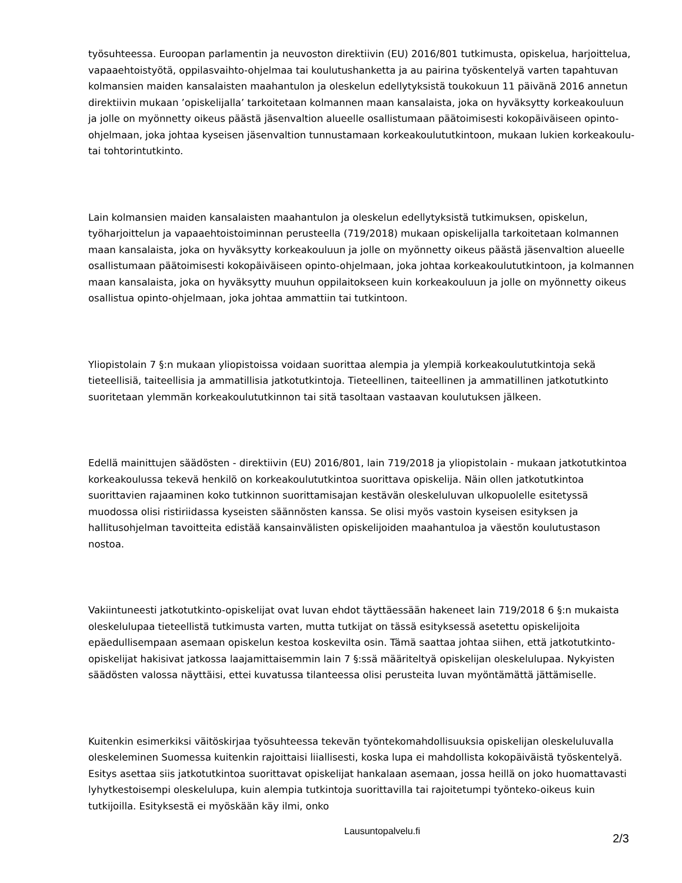työsuhteessa. Euroopan parlamentin ja neuvoston direktiivin (EU) 2016/801 tutkimusta, opiskelua, harjoittelua, vapaaehtoistyötä, oppilasvaihto-ohjelmaa tai koulutushanketta ja au pairina työskentelyä varten tapahtuvan kolmansien maiden kansalaisten maahantulon ja oleskelun edellytyksistä toukokuun 11 päivänä 2016 annetun direktiivin mukaan ’opiskelijalla’ tarkoitetaan kolmannen maan kansalaista, joka on hyväksytty korkeakouluun ja jolle on myönnetty oikeus päästä jäsenvaltion alueelle osallistumaan päätoimisesti kokopäiväiseen opinto-ohjelmaan, joka johtaa kyseisen jäsenvaltion tunnustamaan korkeakoulututkintoon, mukaan lukien korkeakoulu- tai tohtorintutkinto.
Lain kolmansien maiden kansalaisten maahantulon ja oleskelun edellytyksistä tutkimuksen, opiskelun, työharjoittelun ja vapaaehtoistoiminnan perusteella (719/2018) mukaan opiskelijalla tarkoitetaan kolmannen maan kansalaista, joka on hyväksytty korkeakouluun ja jolle on myönnetty oikeus päästä jäsenvaltion alueelle osallistumaan päätoimisesti kokopäiväiseen opinto-ohjelmaan, joka johtaa korkeakoulututkintoon, ja kolmannen maan kansalaista, joka on hyväksytty muuhun oppilaitokseen kuin korkeakouluun ja jolle on myönnetty oikeus osallistua opinto-ohjelmaan, joka johtaa ammattiin tai tutkintoon.
Yliopistolain 7 §:n mukaan yliopistoissa voidaan suorittaa alempia ja ylempiä korkeakoulututkintoja sekä tieteellisiä, taiteellisia ja ammatillisia jatkotutkintoja. Tieteellinen, taiteellinen ja ammatillinen jatkotutkinto suoritetaan ylemmän korkeakoulututkinnon tai sitä tasoltaan vastaavan koulutuksen jälkeen.
Edellä mainittujen säädösten - direktiivin (EU) 2016/801, lain 719/2018 ja yliopistolain - mukaan jatkotutkintoa korkeakoulussa tekevä henkilö on korkeakoulututkintoa suorittava opiskelija. Näin ollen jatkotutkintoa suorittavien rajaaminen koko tutkinnon suorittamisajan kestävän oleskeluluvan ulkopuolelle esitetyssä muodossa olisi ristiriidassa kyseisten säännösten kanssa. Se olisi myös vastoin kyseisen esityksen ja hallitusohjelman tavoitteita edistää kansainvälisten opiskelijoiden maahantuloa ja väestön koulutustason nostoa.
Vakiintuneesti jatkotutkinto-opiskelijat ovat luvan ehdot täyttäessään hakeneet lain 719/2018 6 §:n mukaista oleskelulupaa tieteellistä tutkimusta varten, mutta tutkijat on tässä esityksessä asetettu opiskelijoita epäedullisempaan asemaan opiskelun kestoa koskevilta osin. Tämä saattaa johtaa siihen, että jatkotutkinto-opiskelijat hakisivat jatkossa laajamittaisemmin lain 7 §:ssä määriteltyä opiskelijan oleskelulupaa. Nykyisten säädösten valossa näyttäisi, ettei kuvatussa tilanteessa olisi perusteita luvan myöntämättä jättämiselle.
Kuitenkin esimerkiksi väitöskirjaa työsuhteessa tekevän työntekomahdollisuuksia opiskelijan oleskeluluvalla oleskeleminen Suomessa kuitenkin rajoittaisi liiallisesti, koska lupa ei mahdollista kokopäiväistä työskentelyä. Esitys asettaa siis jatkotutkintoa suorittavat opiskelijat hankalaan asemaan, jossa heillä on joko huomattavasti lyhytkestoisempi oleskelulupa, kuin alempia tutkintoja suorittavilla tai rajoitetumpi työnteko-oikeus kuin tutkijoilla. Esityksestä ei myöskään käy ilmi, onko
Lausuntopalvelu.fi
2/3